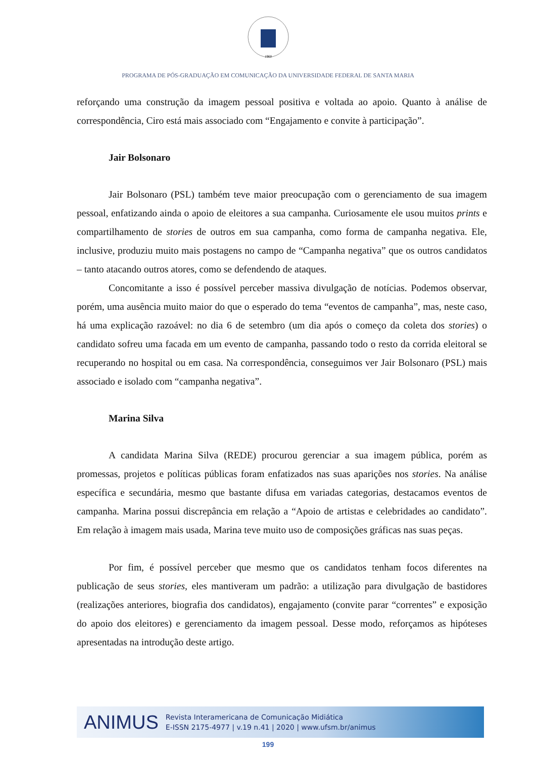1960
PROGRAMA DE PÓS-GRADUAÇÃO EM COMUNICAÇÃO DA UNIVERSIDADE FEDERAL DE SANTA MARIA
reforçando uma construção da imagem pessoal positiva e voltada ao apoio. Quanto à análise de correspondência, Ciro está mais associado com “Engajamento e convite à participação”.
Jair Bolsonaro
Jair Bolsonaro (PSL) também teve maior preocupação com o gerenciamento de sua imagem pessoal, enfatizando ainda o apoio de eleitores a sua campanha. Curiosamente ele usou muitos prints e compartilhamento de stories de outros em sua campanha, como forma de campanha negativa. Ele, inclusive, produziu muito mais postagens no campo de “Campanha negativa” que os outros candidatos – tanto atacando outros atores, como se defendendo de ataques.
Concomitante a isso é possível perceber massiva divulgação de notícias. Podemos observar, porém, uma ausência muito maior do que o esperado do tema “eventos de campanha”, mas, neste caso, há uma explicação razoável: no dia 6 de setembro (um dia após o começo da coleta dos stories) o candidato sofreu uma facada em um evento de campanha, passando todo o resto da corrida eleitoral se recuperando no hospital ou em casa. Na correspondência, conseguimos ver Jair Bolsonaro (PSL) mais associado e isolado com “campanha negativa”.
Marina Silva
A candidata Marina Silva (REDE) procurou gerenciar a sua imagem pública, porém as promessas, projetos e políticas públicas foram enfatizados nas suas aparições nos stories. Na análise específica e secundária, mesmo que bastante difusa em variadas categorias, destacamos eventos de campanha. Marina possui discrepância em relação a “Apoio de artistas e celebridades ao candidato”. Em relação à imagem mais usada, Marina teve muito uso de composições gráficas nas suas peças.
Por fim, é possível perceber que mesmo que os candidatos tenham focos diferentes na publicação de seus stories, eles mantiveram um padrão: a utilização para divulgação de bastidores (realizações anteriores, biografia dos candidatos), engajamento (convite parar “correntes” e exposição do apoio dos eleitores) e gerenciamento da imagem pessoal. Desse modo, reforçamos as hipóteses apresentadas na introdução deste artigo.
ANIMUS
Revista Interamericana de Comunicação Midiática
E-ISSN 2175-4977 | v.19 n.41 | 2020 | www.ufsm.br/animus
199